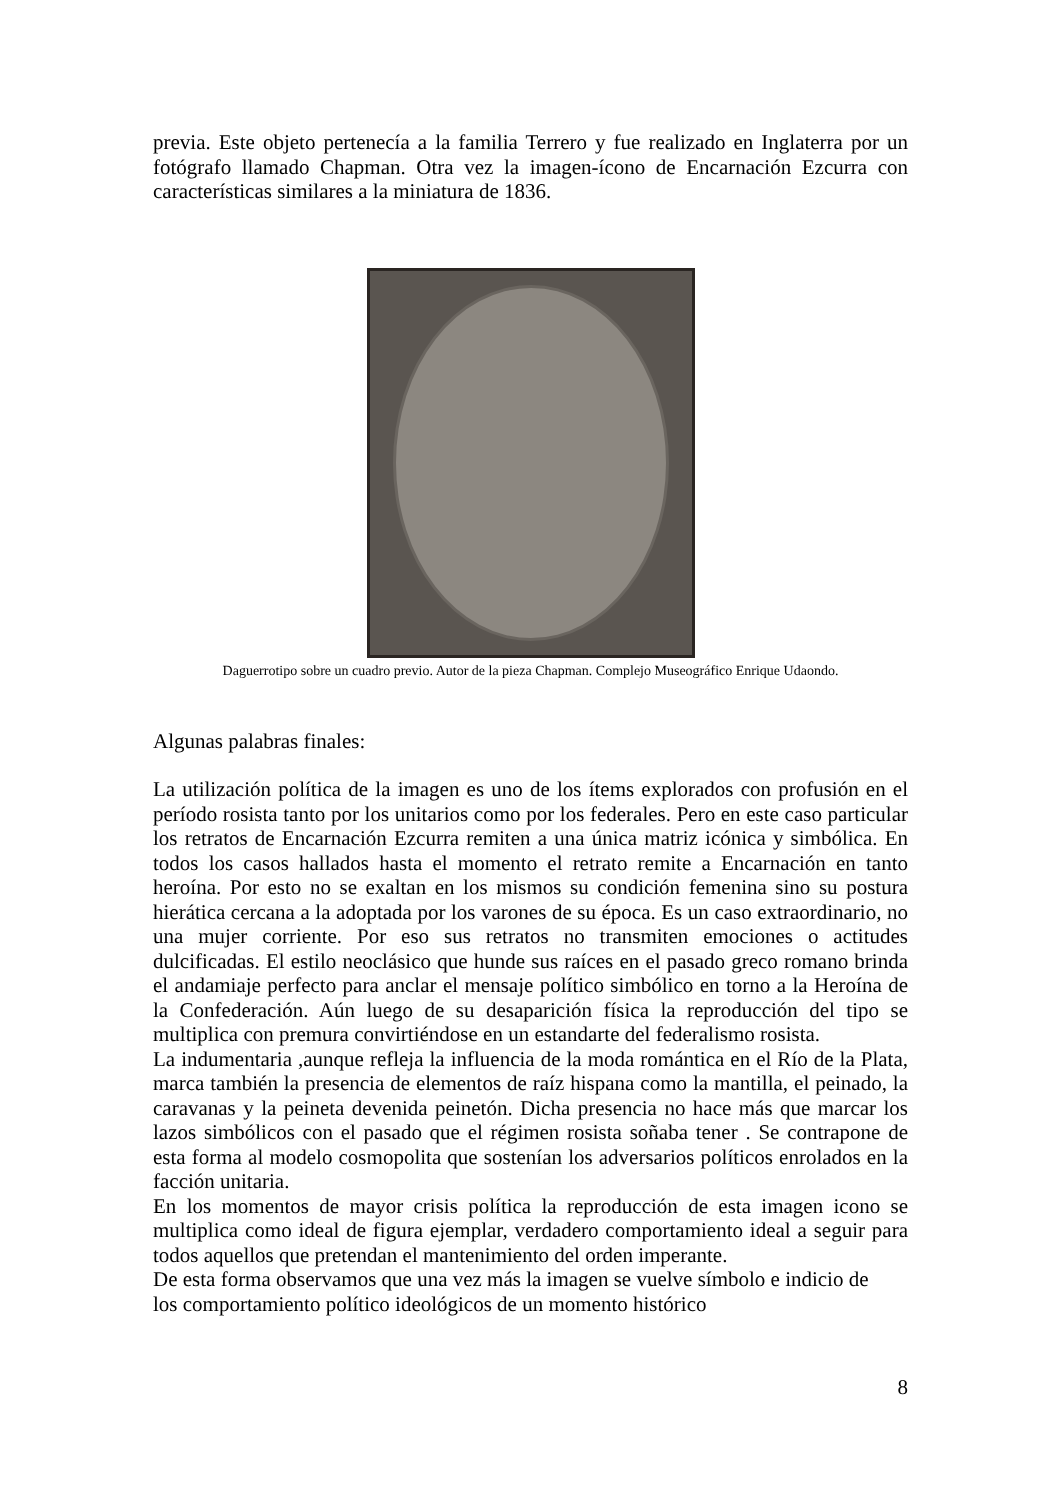previa. Este objeto pertenecía a la familia Terrero y fue realizado en Inglaterra por un fotógrafo llamado Chapman. Otra vez la imagen-ícono de Encarnación Ezcurra con características similares a la miniatura de 1836.
Daguerrotipo sobre un cuadro previo. Autor de la pieza Chapman. Complejo Museográfico Enrique Udaondo.
Algunas palabras finales:
La utilización política de la imagen es uno de los ítems explorados con profusión en el período rosista tanto por los unitarios como por los federales. Pero en este caso particular los retratos de Encarnación Ezcurra remiten a una única matriz icónica y simbólica. En todos los casos hallados hasta el momento el retrato remite a Encarnación en tanto heroína. Por esto no se exaltan en los mismos su condición femenina sino su postura hierática cercana a la adoptada por los varones de su época. Es un caso extraordinario, no una mujer corriente. Por eso sus retratos no transmiten emociones o actitudes dulcificadas. El estilo neoclásico que hunde sus raíces en el pasado greco romano brinda el andamiaje perfecto para anclar el mensaje político simbólico en torno a la Heroína de la Confederación. Aún luego de su desaparición física la reproducción del tipo se multiplica con premura convirtiéndose en un estandarte del federalismo rosista.
La indumentaria ,aunque refleja la influencia de la moda romántica en el Río de la Plata, marca también la presencia de elementos de raíz hispana como la mantilla, el peinado, la caravanas y la peineta devenida peinetón. Dicha presencia no hace más que marcar los lazos simbólicos con el pasado que el régimen rosista soñaba tener . Se contrapone de esta forma al modelo cosmopolita que sostenían los adversarios políticos enrolados en la facción unitaria.
En los momentos de mayor crisis política la reproducción de esta imagen icono se multiplica como ideal de figura ejemplar, verdadero comportamiento ideal a seguir para todos aquellos que pretendan el mantenimiento del orden imperante.
De esta forma observamos que una vez más la imagen se vuelve símbolo e indicio de
los comportamiento político ideológicos de un momento histórico
8